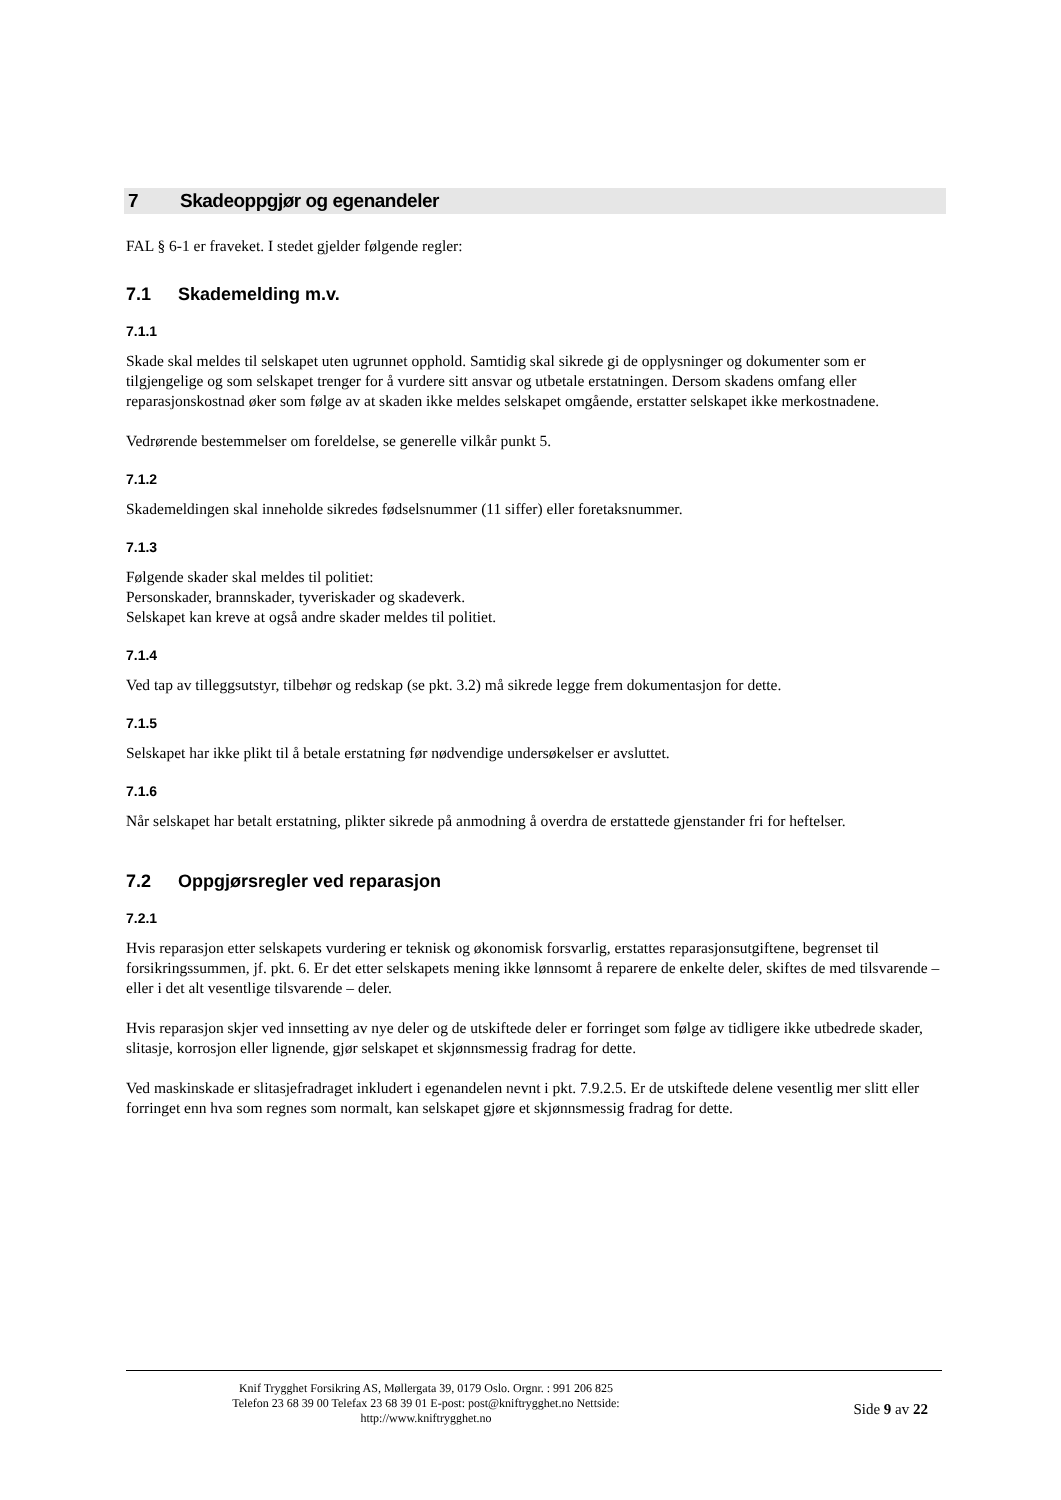7 Skadeoppgjør og egenandeler
FAL § 6-1 er fraveket. I stedet gjelder følgende regler:
7.1 Skademelding m.v.
7.1.1
Skade skal meldes til selskapet uten ugrunnet opphold. Samtidig skal sikrede gi de opplysninger og dokumenter som er tilgjengelige og som selskapet trenger for å vurdere sitt ansvar og utbetale erstatningen. Dersom skadens omfang eller reparasjonskostnad øker som følge av at skaden ikke meldes selskapet omgående, erstatter selskapet ikke merkostnadene.
Vedrørende bestemmelser om foreldelse, se generelle vilkår punkt 5.
7.1.2
Skademeldingen skal inneholde sikredes fødselsnummer (11 siffer) eller foretaksnummer.
7.1.3
Følgende skader skal meldes til politiet:
Personskader, brannskader, tyveriskader og skadeverk.
Selskapet kan kreve at også andre skader meldes til politiet.
7.1.4
Ved tap av tilleggsutstyr, tilbehør og redskap (se pkt. 3.2) må sikrede legge frem dokumentasjon for dette.
7.1.5
Selskapet har ikke plikt til å betale erstatning før nødvendige undersøkelser er avsluttet.
7.1.6
Når selskapet har betalt erstatning, plikter sikrede på anmodning å overdra de erstattede gjenstander fri for heftelser.
7.2 Oppgjørsregler ved reparasjon
7.2.1
Hvis reparasjon etter selskapets vurdering er teknisk og økonomisk forsvarlig, erstattes reparasjonsutgiftene, begrenset til forsikringssummen, jf. pkt. 6. Er det etter selskapets mening ikke lønnsomt å reparere de enkelte deler, skiftes de med tilsvarende – eller i det alt vesentlige tilsvarende – deler.
Hvis reparasjon skjer ved innsetting av nye deler og de utskiftede deler er forringet som følge av tidligere ikke utbedrede skader, slitasje, korrosjon eller lignende, gjør selskapet et skjønnsmessig fradrag for dette.
Ved maskinskade er slitasjefradraget inkludert i egenandelen nevnt i pkt. 7.9.2.5. Er de utskiftede delene vesentlig mer slitt eller forringet enn hva som regnes som normalt, kan selskapet gjøre et skjønnsmessig fradrag for dette.
Knif Trygghet Forsikring AS, Møllergata 39, 0179 Oslo. Orgnr. : 991 206 825
Telefon 23 68 39 00 Telefax 23 68 39 01 E-post: post@kniftrygghet.no Nettside:
http://www.kniftrygghet.no
Side 9 av 22